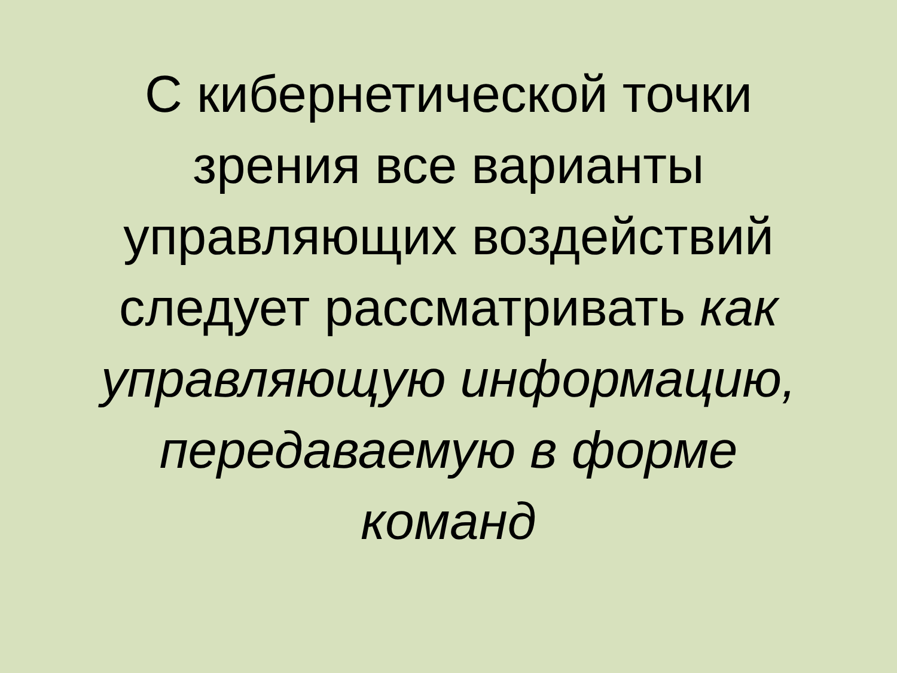С кибернетической точки
зрения все варианты
управляющих воздействий
следует рассматривать как
управляющую информацию,
передаваемую в форме
команд